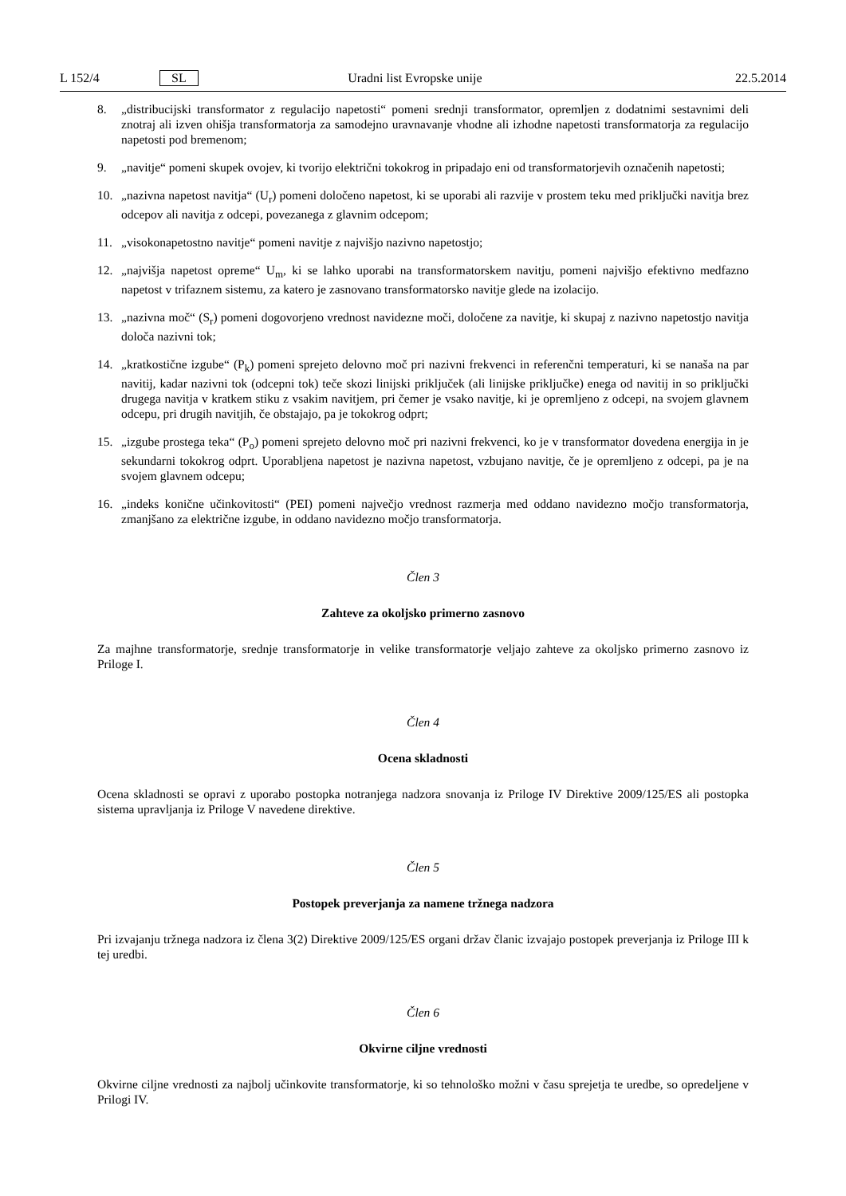L 152/4 SL Uradni list Evropske unije 22.5.2014
8. „distribucijski transformator z regulacijo napetosti“ pomeni srednji transformator, opremljen z dodatnimi sestavnimi deli znotraj ali izven ohišja transformatorja za samodejno uravnavanje vhodne ali izhodne napetosti transformatorja za regulacijo napetosti pod bremenom;
9. „navitje“ pomeni skupek ovojev, ki tvorijo električni tokokrog in pripadajo eni od transformatorjevih označenih napetosti;
10. „nazivna napetost navitja“ (U<sub>r</sub>) pomeni določeno napetost, ki se uporabi ali razvije v prostem teku med priključki navitja brez odcepov ali navitja z odcepi, povezanega z glavnim odcepom;
11. „visokonapetostno navitje“ pomeni navitje z najvišjo nazivno napetostjo;
12. „najvišja napetost opreme“ U<sub>m</sub>, ki se lahko uporabi na transformatorskem navitju, pomeni najvišjo efektivno medfazno napetost v trifaznem sistemu, za katero je zasnovano transformatorsko navitje glede na izolacijo.
13. „nazivna moč“ (S<sub>r</sub>) pomeni dogovorjeno vrednost navidezne moči, določene za navitje, ki skupaj z nazivno napetostjo navitja določa nazivni tok;
14. „kratkostične izgube“ (P<sub>k</sub>) pomeni sprejeto delovno moč pri nazivni frekvenci in referenčni temperaturi, ki se nanaša na par navitij, kadar nazivni tok (odcepni tok) teče skozi linijski priključek (ali linijske priključke) enega od navitij in so priključki drugega navitja v kratkem stiku z vsakim navitjem, pri čemer je vsako navitje, ki je opremljeno z odcepi, na svojem glavnem odcepu, pri drugih navitjih, če obstajajo, pa je tokokrog odprt;
15. „izgube prostega teka“ (P<sub>o</sub>) pomeni sprejeto delovno moč pri nazivni frekvenci, ko je v transformator dovedena energija in je sekundarni tokokrog odprt. Uporabljena napetost je nazivna napetost, vzbujano navitje, če je opremljeno z odcepi, pa je na svojem glavnem odcepu;
16. „indeks konične učinkovitosti“ (PEI) pomeni največjo vrednost razmerja med oddano navidezno močjo transformatorja, zmanjšano za električne izgube, in oddano navidezno močjo transformatorja.
Člen 3
Zahteve za okoljsko primerno zasnovo
Za majhne transformatorje, srednje transformatorje in velike transformatorje veljajo zahteve za okoljsko primerno zasnovo iz Priloge I.
Člen 4
Ocena skladnosti
Ocena skladnosti se opravi z uporabo postopka notranjega nadzora snovanja iz Priloge IV Direktive 2009/125/ES ali postopka sistema upravljanja iz Priloge V navedene direktive.
Člen 5
Postopek preverjanja za namene tržnega nadzora
Pri izvajanju tržnega nadzora iz člena 3(2) Direktive 2009/125/ES organi držav članic izvajajo postopek preverjanja iz Priloge III k tej uredbi.
Člen 6
Okvirne ciljne vrednosti
Okvirne ciljne vrednosti za najbolj učinkovite transformatorje, ki so tehnološko možni v času sprejetja te uredbe, so opredeljene v Prilogi IV.